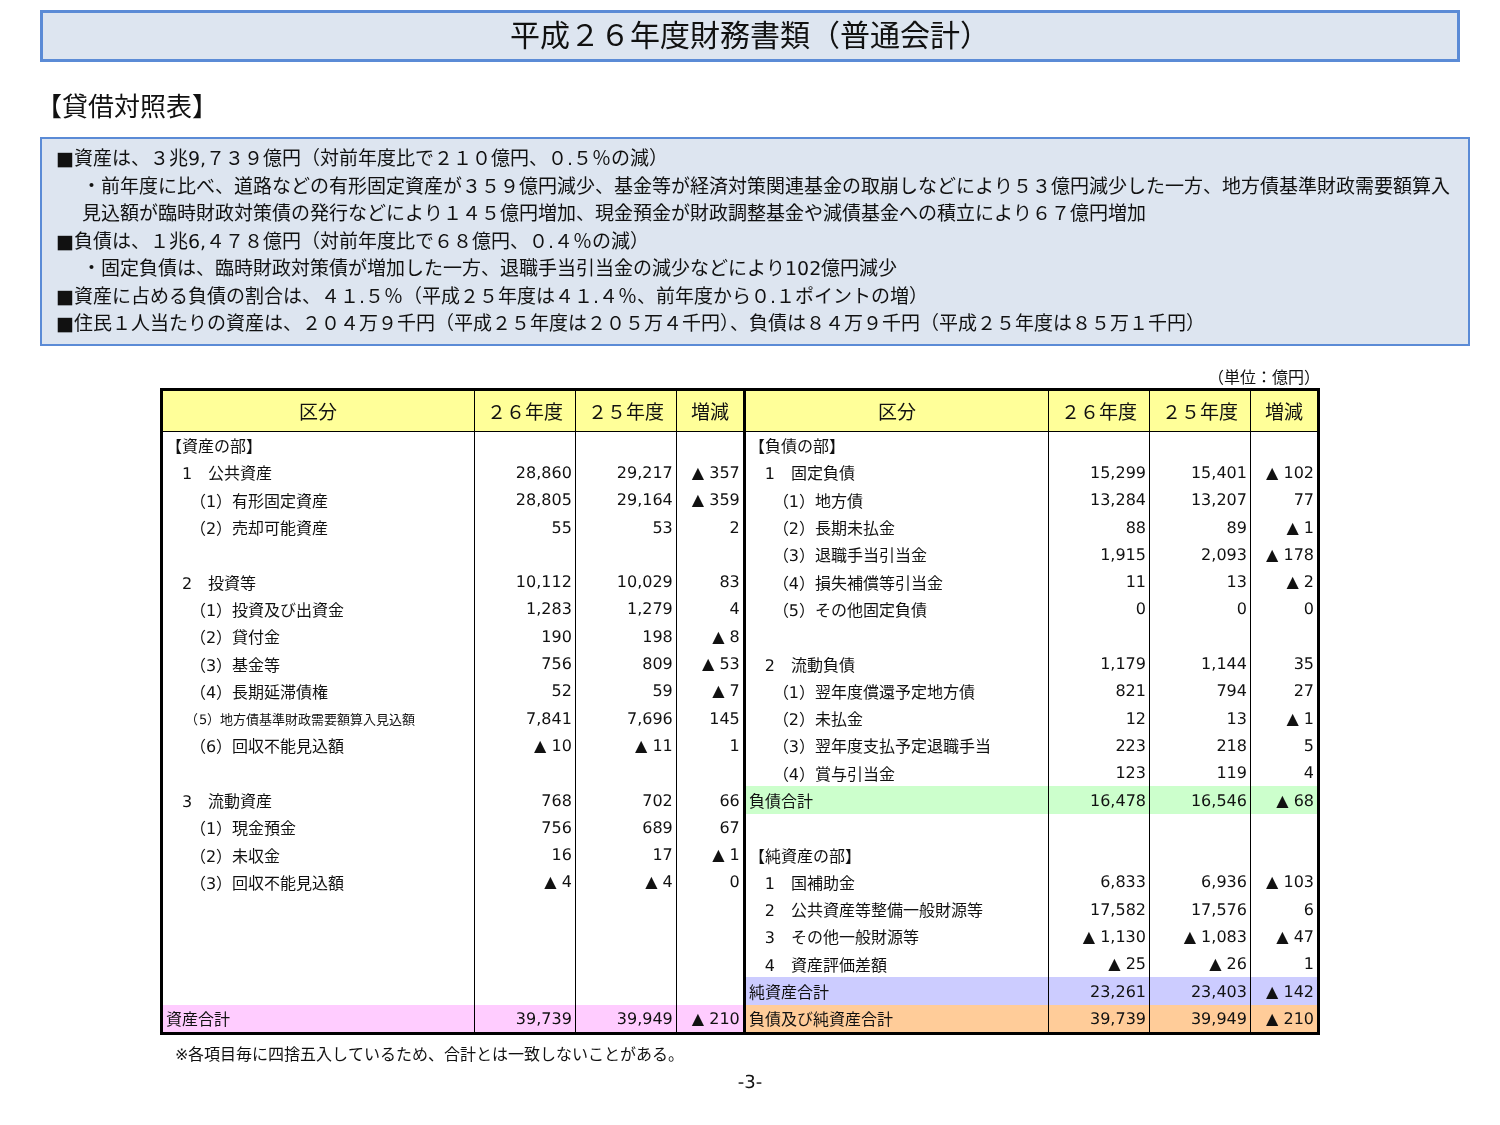平成２６年度財務書類（普通会計）
【貸借対照表】
■資産は、３兆9,７３９億円（対前年度比で２１０億円、０.５％の減）
・前年度に比べ、道路などの有形固定資産が３５９億円減少、基金等が経済対策関連基金の取崩しなどにより５３億円減少した一方、地方債基準財政需要額算入見込額が臨時財政対策債の発行などにより１４５億円増加、現金預金が財政調整基金や減債基金への積立により６７億円増加
■負債は、１兆6,４７８億円（対前年度比で６８億円、０.４％の減）
・固定負債は、臨時財政対策債が増加した一方、退職手当引当金の減少などにより102億円減少
■資産に占める負債の割合は、４１.５％（平成２５年度は４１.４％、前年度から０.１ポイントの増）
■住民１人当たりの資産は、２０４万９千円（平成２５年度は２０５万４千円）、負債は８４万９千円（平成２５年度は８５万１千円）
（単位：億円）
| 区分 | ２６年度 | ２５年度 | 増減 | 区分 | ２６年度 | ２５年度 | 増減 |
| --- | --- | --- | --- | --- | --- | --- | --- |
| 【資産の部】 | | | | 【負債の部】 | | | |
| 1 公共資産 | 28,860 | 29,217 | ▲ 357 | 1 固定負債 | 15,299 | 15,401 | ▲ 102 |
| （1）有形固定資産 | 28,805 | 29,164 | ▲ 359 | （1）地方債 | 13,284 | 13,207 | 77 |
| （2）売却可能資産 | 55 | 53 | 2 | （2）長期未払金 | 88 | 89 | ▲ 1 |
| | | | | （3）退職手当引当金 | 1,915 | 2,093 | ▲ 178 |
| 2 投資等 | 10,112 | 10,029 | 83 | （4）損失補償等引当金 | 11 | 13 | ▲ 2 |
| （1）投資及び出資金 | 1,283 | 1,279 | 4 | （5）その他固定負債 | 0 | 0 | 0 |
| （2）貸付金 | 190 | 198 | ▲ 8 | | | | |
| （3）基金等 | 756 | 809 | ▲ 53 | 2 流動負債 | 1,179 | 1,144 | 35 |
| （4）長期延滞債権 | 52 | 59 | ▲ 7 | （1）翌年度償還予定地方債 | 821 | 794 | 27 |
| （5）地方債基準財政需要額算入見込額 | 7,841 | 7,696 | 145 | （2）未払金 | 12 | 13 | ▲ 1 |
| （6）回収不能見込額 | ▲ 10 | ▲ 11 | 1 | （3）翌年度支払予定退職手当 | 223 | 218 | 5 |
| | | | | （4）賞与引当金 | 123 | 119 | 4 |
| 3 流動資産 | 768 | 702 | 66 | 負債合計 | 16,478 | 16,546 | ▲ 68 |
| （1）現金預金 | 756 | 689 | 67 | | | | |
| （2）未収金 | 16 | 17 | ▲ 1 | 【純資産の部】 | | | |
| （3）回収不能見込額 | ▲ 4 | ▲ 4 | 0 | 1 国補助金 | 6,833 | 6,936 | ▲ 103 |
| | | | | 2 公共資産等整備一般財源等 | 17,582 | 17,576 | 6 |
| | | | | 3 その他一般財源等 | ▲ 1,130 | ▲ 1,083 | ▲ 47 |
| | | | | 4 資産評価差額 | ▲ 25 | ▲ 26 | 1 |
| | | | | 純資産合計 | 23,261 | 23,403 | ▲ 142 |
| 資産合計 | 39,739 | 39,949 | ▲ 210 | 負債及び純資産合計 | 39,739 | 39,949 | ▲ 210 |
※各項目毎に四捨五入しているため、合計とは一致しないことがある。
-3-